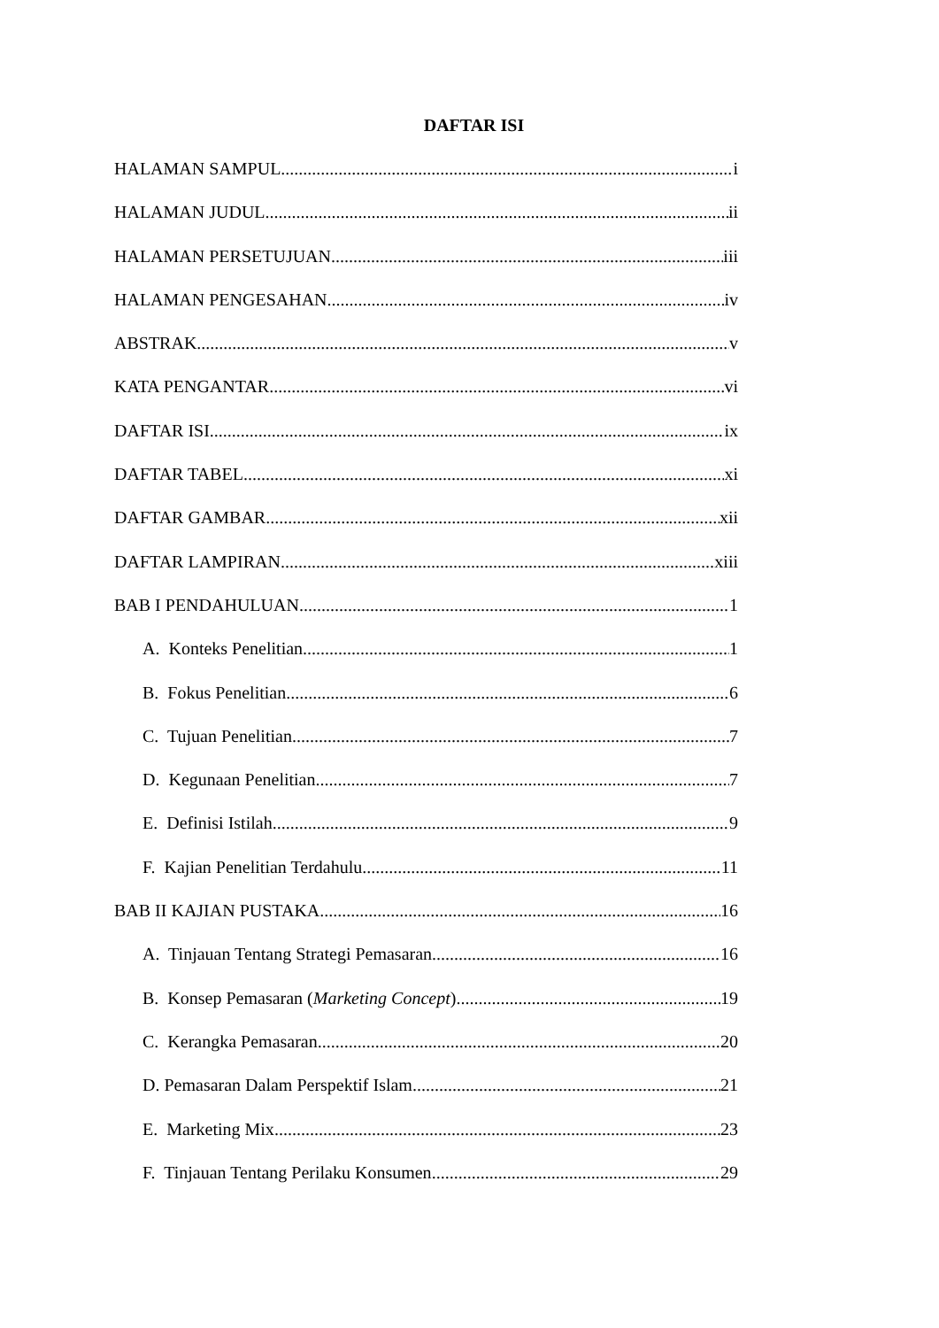DAFTAR ISI
HALAMAN SAMPUL i
HALAMAN JUDUL ii
HALAMAN PERSETUJUAN iii
HALAMAN PENGESAHAN iv
ABSTRAK v
KATA PENGANTAR vi
DAFTAR ISI ix
DAFTAR TABEL xi
DAFTAR GAMBAR xii
DAFTAR LAMPIRAN xiii
BAB I PENDAHULUAN 1
A. Konteks Penelitian 1
B. Fokus Penelitian 6
C. Tujuan Penelitian 7
D. Kegunaan Penelitian 7
E. Definisi Istilah 9
F. Kajian Penelitian Terdahulu 11
BAB II KAJIAN PUSTAKA 16
A. Tinjauan Tentang Strategi Pemasaran 16
B. Konsep Pemasaran (Marketing Concept) 19
C. Kerangka Pemasaran 20
D. Pemasaran Dalam Perspektif Islam 21
E. Marketing Mix 23
F. Tinjauan Tentang Perilaku Konsumen 29